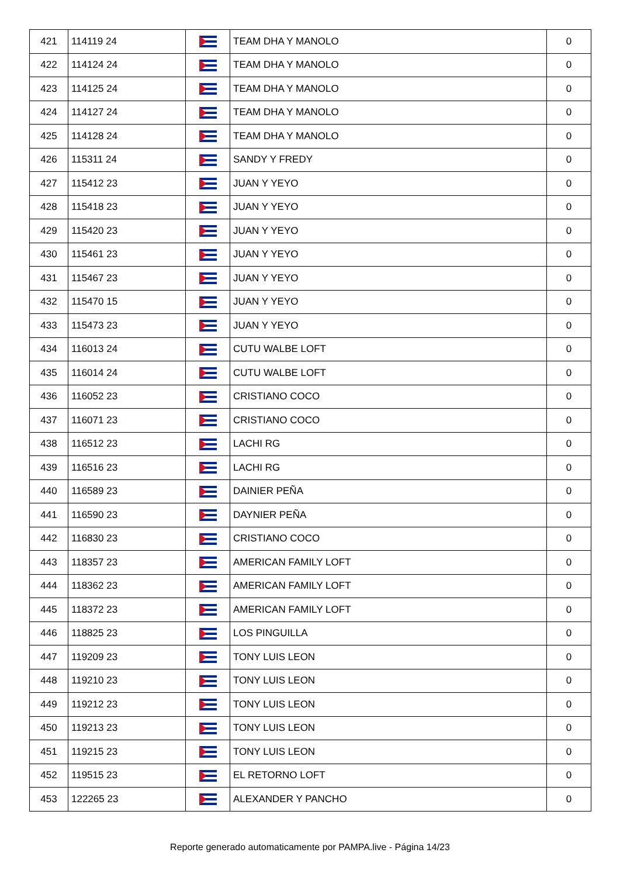| 421 | 114119 24 | | TEAM DHA Y MANOLO | 0 |
| 422 | 114124 24 | | TEAM DHA Y MANOLO | 0 |
| 423 | 114125 24 | | TEAM DHA Y MANOLO | 0 |
| 424 | 114127 24 | | TEAM DHA Y MANOLO | 0 |
| 425 | 114128 24 | | TEAM DHA Y MANOLO | 0 |
| 426 | 115311 24 | | SANDY Y FREDY | 0 |
| 427 | 115412 23 | | JUAN Y YEYO | 0 |
| 428 | 115418 23 | | JUAN Y YEYO | 0 |
| 429 | 115420 23 | | JUAN Y YEYO | 0 |
| 430 | 115461 23 | | JUAN Y YEYO | 0 |
| 431 | 115467 23 | | JUAN Y YEYO | 0 |
| 432 | 115470 15 | | JUAN Y YEYO | 0 |
| 433 | 115473 23 | | JUAN Y YEYO | 0 |
| 434 | 116013 24 | | CUTU WALBE LOFT | 0 |
| 435 | 116014 24 | | CUTU WALBE LOFT | 0 |
| 436 | 116052 23 | | CRISTIANO COCO | 0 |
| 437 | 116071 23 | | CRISTIANO COCO | 0 |
| 438 | 116512 23 | | LACHI RG | 0 |
| 439 | 116516 23 | | LACHI RG | 0 |
| 440 | 116589 23 | | DAINIER PEÑA | 0 |
| 441 | 116590 23 | | DAYNIER PEÑA | 0 |
| 442 | 116830 23 | | CRISTIANO COCO | 0 |
| 443 | 118357 23 | | AMERICAN FAMILY LOFT | 0 |
| 444 | 118362 23 | | AMERICAN FAMILY LOFT | 0 |
| 445 | 118372 23 | | AMERICAN FAMILY LOFT | 0 |
| 446 | 118825 23 | | LOS PINGUILLA | 0 |
| 447 | 119209 23 | | TONY LUIS LEON | 0 |
| 448 | 119210 23 | | TONY LUIS LEON | 0 |
| 449 | 119212 23 | | TONY LUIS LEON | 0 |
| 450 | 119213 23 | | TONY LUIS LEON | 0 |
| 451 | 119215 23 | | TONY LUIS LEON | 0 |
| 452 | 119515 23 | | EL RETORNO LOFT | 0 |
| 453 | 122265 23 | | ALEXANDER Y PANCHO | 0 |
Reporte generado automaticamente por PAMPA.live - Página 14/23